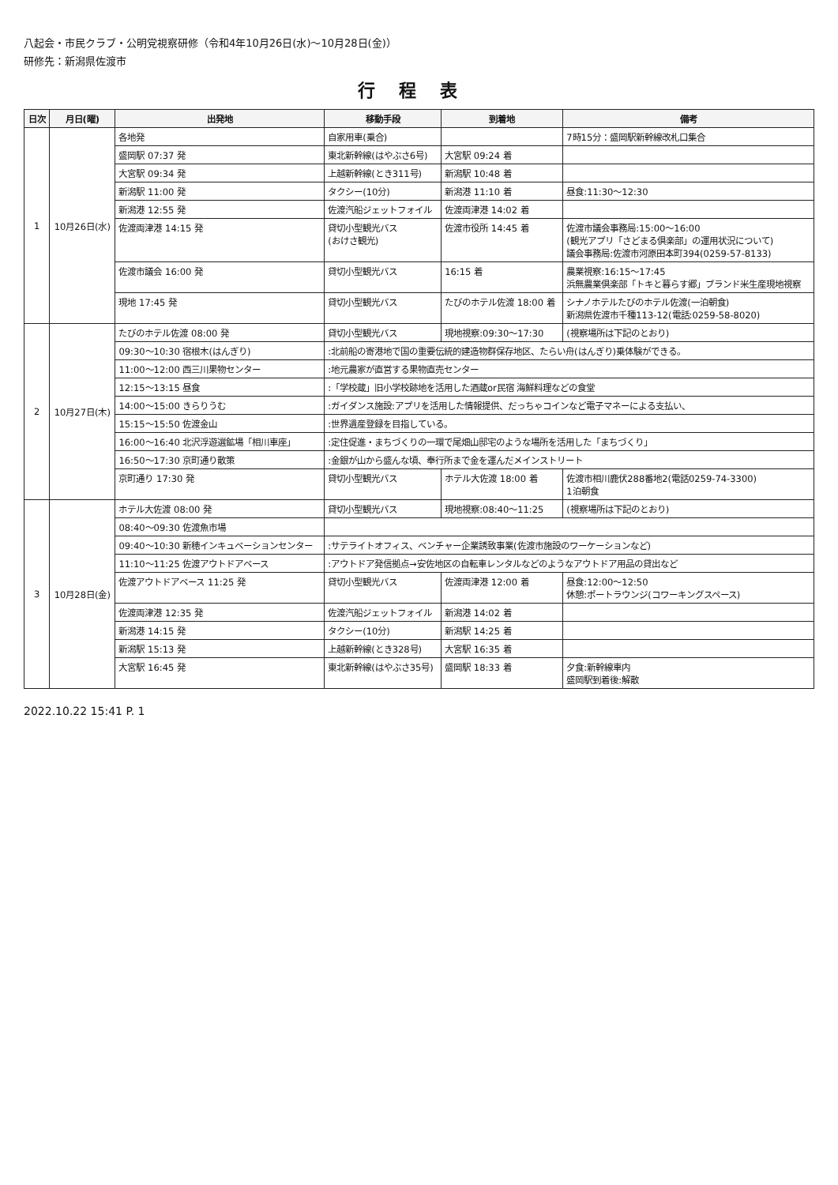八起会・市民クラブ・公明党視察研修（令和4年10月26日(水)～10月28日(金)）
研修先：新潟県佐渡市
行程表
| 日次 | 月日(曜) | 出発地 | 移動手段 | 到着地 | 備考 |
| --- | --- | --- | --- | --- | --- |
| 1 | 10月26日(水) | 各地発 | 自家用車(乗合) | | 7時15分：盛岡駅新幹線改札口集合 |
| | | 盛岡駅 07:37 発 | 東北新幹線(はやぶさ6号) | 大宮駅 09:24 着 | |
| | | 大宮駅 09:34 発 | 上越新幹線(とき311号) | 新潟駅 10:48 着 | |
| | | 新潟駅 11:00 発 | タクシー(10分) | 新潟港 11:10 着 | 昼食:11:30～12:30 |
| | | 新潟港 12:55 発 | 佐渡汽船ジェットフォイル | 佐渡両津港 14:02 着 | |
| | | 佐渡両津港 14:15 発 | 貸切小型観光バス (おけさ観光) | 佐渡市役所 14:45 着 | 佐渡市議会事務局:15:00～16:00 (観光アプリ「さどまる倶楽部」の運用状況について) 議会事務局:佐渡市河原田本町394(0259-57-8133) |
| | | 佐渡市議会 16:00 発 | 貸切小型観光バス | 16:15 着 | 農業視察:16:15～17:45 浜無農業倶楽部「トキと暮らす郷」ブランド米生産現地視察 |
| | | 現地 17:45 発 | 貸切小型観光バス | たびのホテル佐渡 18:00 着 | シナノホテルたびのホテル佐渡(一泊朝食) 新潟県佐渡市千種113-12(電話:0259-58-8020) |
| 2 | 10月27日(木) | たびのホテル佐渡 08:00 発 | 貸切小型観光バス | 現地視察:09:30～17:30 | (視察場所は下記のとおり) |
| | | 09:30～10:30 宿根木(はんぎり) | :北前船の寄港地で国の重要伝統的建造物群保存地区、たらい舟(はんぎり)乗体験ができる。 | | |
| | | 11:00～12:00 西三川果物センター | :地元農家が直営する果物直売センター | | |
| | | 12:15～13:15 昼食 | :「学校蔵」旧小学校跡地を活用した酒蔵or民宿 海鮮料理などの食堂 | | |
| | | 14:00～15:00 きらりうむ | :ガイダンス施設:アプリを活用した情報提供、だっちゃコインなど電子マネーによる支払い、 | | |
| | | 15:15～15:50 佐渡金山 | :世界遺産登録を目指している。 | | |
| | | 16:00～16:40 北沢浮遊選鉱場「相川車座」 | :定住促進・まちづくりの一環で尾畑山邸宅のような場所を活用した「まちづくり」 | | |
| | | 16:50～17:30 京町通り散策 | :金銀が山から盛んな頃、奉行所まで金を運んだメインストリート | | |
| | | 京町通り 17:30 発 | 貸切小型観光バス | ホテル大佐渡 18:00 着 | 佐渡市相川鹿伏288番地2(電話0259-74-3300) 1泊朝食 |
| 3 | 10月28日(金) | ホテル大佐渡 08:00 発 | 貸切小型観光バス | 現地視察:08:40～11:25 | (視察場所は下記のとおり) |
| | | 08:40～09:30 佐渡魚市場 | | | |
| | | 09:40～10:30 新穂インキュベーションセンター | :サテライトオフィス、ベンチャー企業誘致事業(佐渡市施設のワーケーションなど) | | |
| | | 11:10～11:25 佐渡アウトドアベース | :アウトドア発信拠点→安佐地区の自転車レンタルなどのようなアウトドア用品の貸出など | | |
| | | 佐渡アウトドアベース 11:25 発 | 貸切小型観光バス | 佐渡両津港 12:00 着 | 昼食:12:00～12:50 休憩:ポートラウンジ(コワーキングスペース) |
| | | 佐渡両津港 12:35 発 | 佐渡汽船ジェットフォイル | 新潟港 14:02 着 | |
| | | 新潟港 14:15 発 | タクシー(10分) | 新潟駅 14:25 着 | |
| | | 新潟駅 15:13 発 | 上越新幹線(とき328号) | 大宮駅 16:35 着 | |
| | | 大宮駅 16:45 発 | 東北新幹線(はやぶさ35号) | 盛岡駅 18:33 着 | 夕食:新幹線車内 盛岡駅到着後:解散 |
2022.10.22 15:41 P. 1